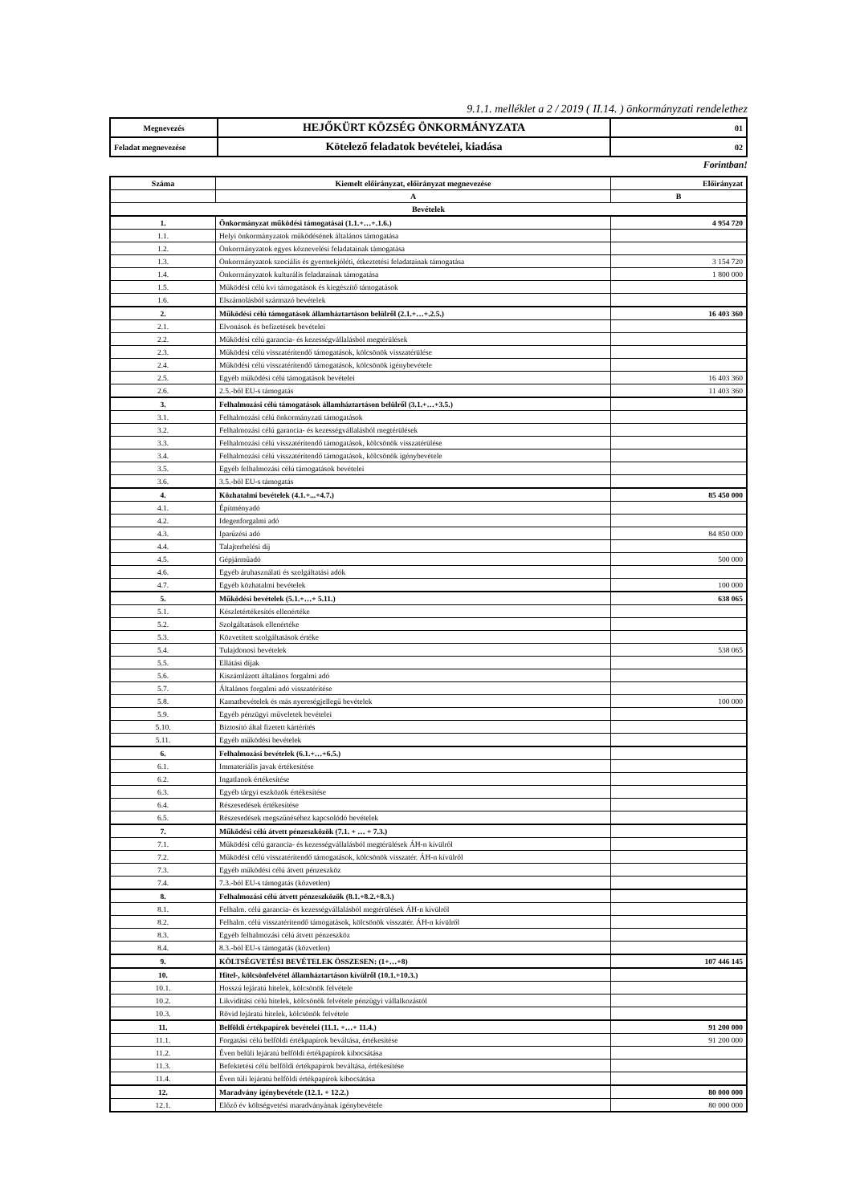9.1.1. melléklet a 2 / 2019 ( II.14. ) önkormányzati rendelethez
| Megnevezés | HEJŐKÜRT KÖZSÉG ÖNKORMÁNYZATA | 01 |
| Feladat megnevezése | Kötelező feladatok bevételei, kiadása | 02 |
Forintban!
| Száma | Kiemelt előirányzat, előirányzat megnevezése | Előirányzat |
| --- | --- | --- |
| | A | B |
| Bevételek | | |
| 1. | Önkormányzat működési támogatásai (1.1.+…+.1.6.) | 4 954 720 |
| 1.1. | Helyi önkormányzatok működésének általános támogatása | |
| 1.2. | Önkormányzatok egyes köznevelési feladatainak támogatása | |
| 1.3. | Önkormányzatok szociális és gyermekjóléti, étkeztetési feladatainak támogatása | 3 154 720 |
| 1.4. | Önkormányzatok kulturális feladatainak támogatása | 1 800 000 |
| 1.5. | Működési célú kvi támogatások és kiegészítő támogatások | |
| 1.6. | Elszámolásból származó bevételek | |
| 2. | Működési célú támogatások államháztartáson belülről (2.1.+…+.2.5.) | 16 403 360 |
| 2.1. | Elvonások és befizetések bevételei | |
| 2.2. | Működési célú garancia- és kezességvállalásból megtérülések | |
| 2.3. | Működési célú visszatérítendő támogatások, kölcsönök visszatérülése | |
| 2.4. | Működési célú visszatérítendő támogatások, kölcsönök igénybevétele | |
| 2.5. | Egyéb működési célú támogatások bevételei | 16 403 360 |
| 2.6. | 2.5.-ből EU-s támogatás | 11 403 360 |
| 3. | Felhalmozási célú támogatások államháztartáson belülről (3.1.+…+3.5.) | |
| 3.1. | Felhalmozási célú önkormányzati támogatások | |
| 3.2. | Felhalmozási célú garancia- és kezességvállalásból megtérülések | |
| 3.3. | Felhalmozási célú visszatérítendő támogatások, kölcsönök visszatérülése | |
| 3.4. | Felhalmozási célú visszatérítendő támogatások, kölcsönök igénybevétele | |
| 3.5. | Egyéb felhalmozási célú támogatások bevételei | |
| 3.6. | 3.5.-ből EU-s támogatás | |
| 4. | Közhatalmi bevételek (4.1.+...+4.7.) | 85 450 000 |
| 4.1. | Építményadó | |
| 4.2. | Idegenforgalmi adó | |
| 4.3. | Iparűzési adó | 84 850 000 |
| 4.4. | Talajterhelési díj | |
| 4.5. | Gépjárműadó | 500 000 |
| 4.6. | Egyéb áruhasználati és szolgáltatási adók | |
| 4.7. | Egyéb közhatalmi bevételek | 100 000 |
| 5. | Működési bevételek (5.1.+…+ 5.11.) | 638 065 |
| 5.1. | Készletértékesítés ellenértéke | |
| 5.2. | Szolgáltatások ellenértéke | |
| 5.3. | Közvetített szolgáltatások értéke | |
| 5.4. | Tulajdonosi bevételek | 538 065 |
| 5.5. | Ellátási díjak | |
| 5.6. | Kiszámlázott általános forgalmi adó | |
| 5.7. | Általános forgalmi adó visszatérítése | |
| 5.8. | Kamatbevételek és más nyereségjellegű bevételek | 100 000 |
| 5.9. | Egyéb pénzügyi műveletek bevételei | |
| 5.10. | Biztosító által fizetett kártérítés | |
| 5.11. | Egyéb működési bevételek | |
| 6. | Felhalmozási bevételek (6.1.+…+6.5.) | |
| 6.1. | Immateriális javak értékesítése | |
| 6.2. | Ingatlanok értékesítése | |
| 6.3. | Egyéb tárgyi eszközök értékesítése | |
| 6.4. | Részesedések értékesítése | |
| 6.5. | Részesedések megszűnéséhez kapcsolódó bevételek | |
| 7. | Működési célú átvett pénzeszközök (7.1. + … + 7.3.) | |
| 7.1. | Működési célú garancia- és kezességvállalásból megtérülések ÁH-n kívülről | |
| 7.2. | Működési célú visszatérítendő támogatások, kölcsönök visszatér. ÁH-n kívülről | |
| 7.3. | Egyéb működési célú átvett pénzeszköz | |
| 7.4. | 7.3.-ból EU-s támogatás (közvetlen) | |
| 8. | Felhalmozási célú átvett pénzeszközök (8.1.+8.2.+8.3.) | |
| 8.1. | Felhalm. célú garancia- és kezességvállalásból megtérülések ÁH-n kívülről | |
| 8.2. | Felhalm. célú visszatérítendő támogatások, kölcsönök visszatér. ÁH-n kívülről | |
| 8.3. | Egyéb felhalmozási célú átvett pénzeszköz | |
| 8.4. | 8.3.-ból EU-s támogatás (közvetlen) | |
| 9. | KÖLTSÉGVETÉSI BEVÉTELEK ÖSSZESEN: (1+…+8) | 107 446 145 |
| 10. | Hitel-, kölcsönfelvétel államháztartáson kívülről (10.1.+10.3.) | |
| 10.1. | Hosszú lejáratú hitelek, kölcsönök felvétele | |
| 10.2. | Likviditási célú hitelek, kölcsönök felvétele pénzügyi vállalkozástól | |
| 10.3. | Rövid lejáratú hitelek, kölcsönök felvétele | |
| 11. | Belföldi értékpapírok bevételei (11.1. +…+ 11.4.) | 91 200 000 |
| 11.1. | Forgatási célú belföldi értékpapírok beváltása, értékesítése | 91 200 000 |
| 11.2. | Éven belüli lejáratú belföldi értékpapírok kibocsátása | |
| 11.3. | Befektetési célú belföldi értékpapírok beváltása, értékesítése | |
| 11.4. | Éven túli lejáratú belföldi értékpapírok kibocsátása | |
| 12. | Maradvány igénybevétele (12.1. + 12.2.) | 80 000 000 |
| 12.1. | Előző év költségvetési maradványának igénybevétele | 80 000 000 |